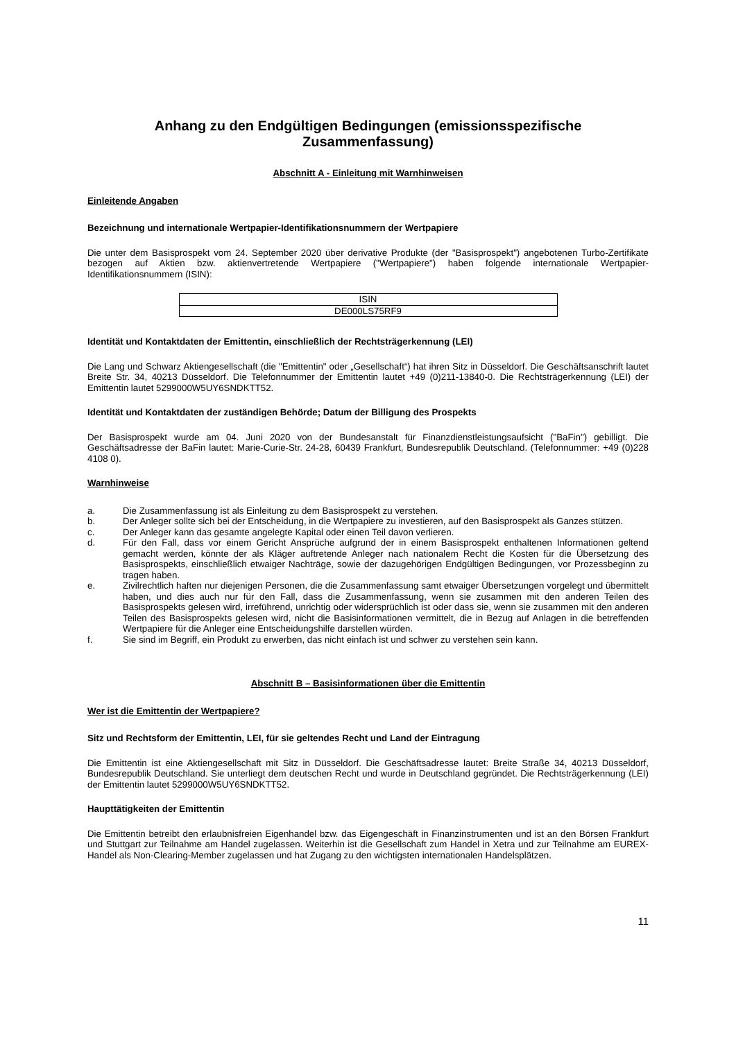Anhang zu den Endgültigen Bedingungen (emissionsspezifische Zusammenfassung)
Abschnitt A - Einleitung mit Warnhinweisen
Einleitende Angaben
Bezeichnung und internationale Wertpapier-Identifikationsnummern der Wertpapiere
Die unter dem Basisprospekt vom 24. September 2020 über derivative Produkte (der "Basisprospekt") angebotenen Turbo-Zertifikate bezogen auf Aktien bzw. aktienvertretende Wertpapiere ("Wertpapiere") haben folgende internationale Wertpapier-Identifikationsnummern (ISIN):
| ISIN |
| DE000LS75RF9 |
Identität und Kontaktdaten der Emittentin, einschließlich der Rechtsträgerkennung (LEI)
Die Lang und Schwarz Aktiengesellschaft (die "Emittentin" oder „Gesellschaft“) hat ihren Sitz in Düsseldorf. Die Geschäftsanschrift lautet Breite Str. 34, 40213 Düsseldorf. Die Telefonnummer der Emittentin lautet +49 (0)211-13840-0. Die Rechtsträgerkennung (LEI) der Emittentin lautet 5299000W5UY6SNDKTT52.
Identität und Kontaktdaten der zuständigen Behörde; Datum der Billigung des Prospekts
Der Basisprospekt wurde am 04. Juni 2020 von der Bundesanstalt für Finanzdienstleistungsaufsicht ("BaFin") gebilligt. Die Geschäftsadresse der BaFin lautet: Marie-Curie-Str. 24-28, 60439 Frankfurt, Bundesrepublik Deutschland. (Telefonnummer: +49 (0)228 4108 0).
Warnhinweise
a. Die Zusammenfassung ist als Einleitung zu dem Basisprospekt zu verstehen.
b. Der Anleger sollte sich bei der Entscheidung, in die Wertpapiere zu investieren, auf den Basisprospekt als Ganzes stützen.
c. Der Anleger kann das gesamte angelegte Kapital oder einen Teil davon verlieren.
d. Für den Fall, dass vor einem Gericht Ansprüche aufgrund der in einem Basisprospekt enthaltenen Informationen geltend gemacht werden, könnte der als Kläger auftretende Anleger nach nationalem Recht die Kosten für die Übersetzung des Basisprospekts, einschließlich etwaiger Nachträge, sowie der dazugehörigen Endgültigen Bedingungen, vor Prozessbeginn zu tragen haben.
e. Zivilrechtlich haften nur diejenigen Personen, die die Zusammenfassung samt etwaiger Übersetzungen vorgelegt und übermittelt haben, und dies auch nur für den Fall, dass die Zusammenfassung, wenn sie zusammen mit den anderen Teilen des Basisprospekts gelesen wird, irreführend, unrichtig oder widersprüchlich ist oder dass sie, wenn sie zusammen mit den anderen Teilen des Basisprospekts gelesen wird, nicht die Basisinformationen vermittelt, die in Bezug auf Anlagen in die betreffenden Wertpapiere für die Anleger eine Entscheidungshilfe darstellen würden.
f. Sie sind im Begriff, ein Produkt zu erwerben, das nicht einfach ist und schwer zu verstehen sein kann.
Abschnitt B – Basisinformationen über die Emittentin
Wer ist die Emittentin der Wertpapiere?
Sitz und Rechtsform der Emittentin, LEI, für sie geltendes Recht und Land der Eintragung
Die Emittentin ist eine Aktiengesellschaft mit Sitz in Düsseldorf. Die Geschäftsadresse lautet: Breite Straße 34, 40213 Düsseldorf, Bundesrepublik Deutschland. Sie unterliegt dem deutschen Recht und wurde in Deutschland gegründet. Die Rechtsträgerkennung (LEI) der Emittentin lautet 5299000W5UY6SNDKTT52.
Haupttätigkeiten der Emittentin
Die Emittentin betreibt den erlaubnisfreien Eigenhandel bzw. das Eigengeschäft in Finanzinstrumenten und ist an den Börsen Frankfurt und Stuttgart zur Teilnahme am Handel zugelassen. Weiterhin ist die Gesellschaft zum Handel in Xetra und zur Teilnahme am EUREX-Handel als Non-Clearing-Member zugelassen und hat Zugang zu den wichtigsten internationalen Handelsplätzen.
11